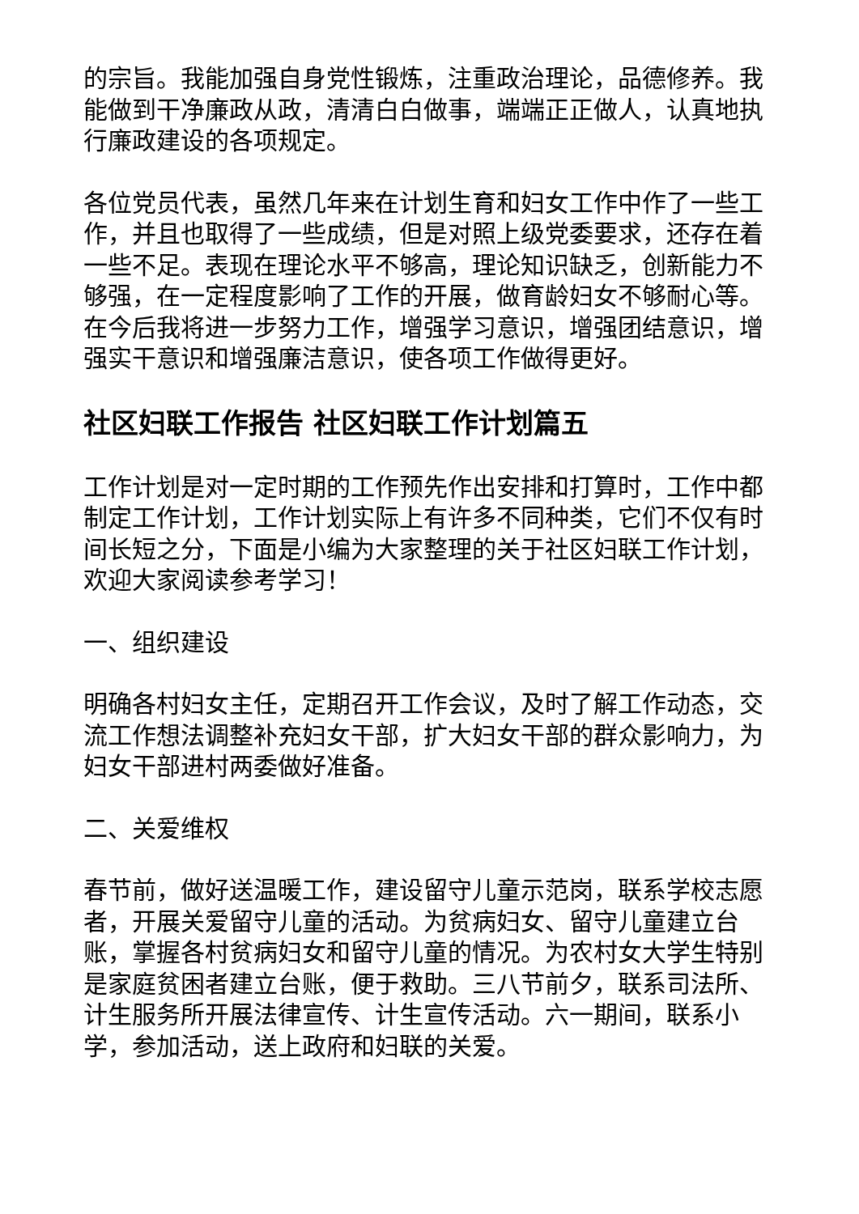的宗旨。我能加强自身党性锻炼，注重政治理论，品德修养。我能做到干净廉政从政，清清白白做事，端端正正做人，认真地执行廉政建设的各项规定。
各位党员代表，虽然几年来在计划生育和妇女工作中作了一些工作，并且也取得了一些成绩，但是对照上级党委要求，还存在着一些不足。表现在理论水平不够高，理论知识缺乏，创新能力不够强，在一定程度影响了工作的开展，做育龄妇女不够耐心等。在今后我将进一步努力工作，增强学习意识，增强团结意识，增强实干意识和增强廉洁意识，使各项工作做得更好。
社区妇联工作报告 社区妇联工作计划篇五
工作计划是对一定时期的工作预先作出安排和打算时，工作中都制定工作计划，工作计划实际上有许多不同种类，它们不仅有时间长短之分，下面是小编为大家整理的关于社区妇联工作计划，欢迎大家阅读参考学习！
一、组织建设
明确各村妇女主任，定期召开工作会议，及时了解工作动态，交流工作想法调整补充妇女干部，扩大妇女干部的群众影响力，为妇女干部进村两委做好准备。
二、关爱维权
春节前，做好送温暖工作，建设留守儿童示范岗，联系学校志愿者，开展关爱留守儿童的活动。为贫病妇女、留守儿童建立台账，掌握各村贫病妇女和留守儿童的情况。为农村女大学生特别是家庭贫困者建立台账，便于救助。三八节前夕，联系司法所、计生服务所开展法律宣传、计生宣传活动。六一期间，联系小学，参加活动，送上政府和妇联的关爱。